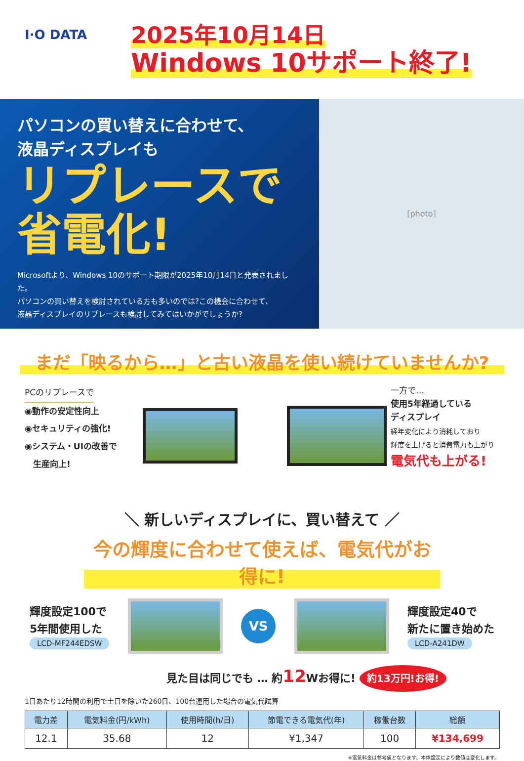I·O DATA
2025年10月14日
Windows 10サポート終了!
パソコンの買い替えに合わせて、
液晶ディスプレイも
リプレースで
省電化!
Microsoftより、Windows 10のサポート期限が2025年10月14日と発表されました。
パソコンの買い替えを検討されている方も多いのでは?この機会に合わせて、
液晶ディスプレイのリプレースも検討してみてはいかがでしょうか?
[photo]
まだ「映るから…」と古い液晶を使い続けていませんか?
PCのリプレースで
◉動作の安定性向上
◉セキュリティの強化!
◉システム・UIの改善で
　生産向上!
一方で…
使用5年経過している
ディスプレイ
経年変化により消耗しており
輝度を上げると消費電力も上がり
電気代も上がる!
＼ 新しいディスプレイに、買い替えて ／
今の輝度に合わせて使えば、電気代がお得に!
輝度設定100で
5年間使用した
LCD-MF244EDSW
VS
輝度設定40で
新たに置き始めた
LCD-A241DW
見た目は同じでも … 約12 Wお得に! 約13万円!お得!
1日あたり12時間の利用で土日を除いた260日、100台運用した場合の電気代試算
| 電力差 | 電気料金(円/kWh) | 使用時間(h/日) | 節電できる電気代(年) | 稼働台数 | 総額 |
| --- | --- | --- | --- | --- | --- |
| 12.1 | 35.68 | 12 | ¥1,347 | 100 | ¥134,699 |
※電気料金は参考値となります。本体設定により数値は変化します。